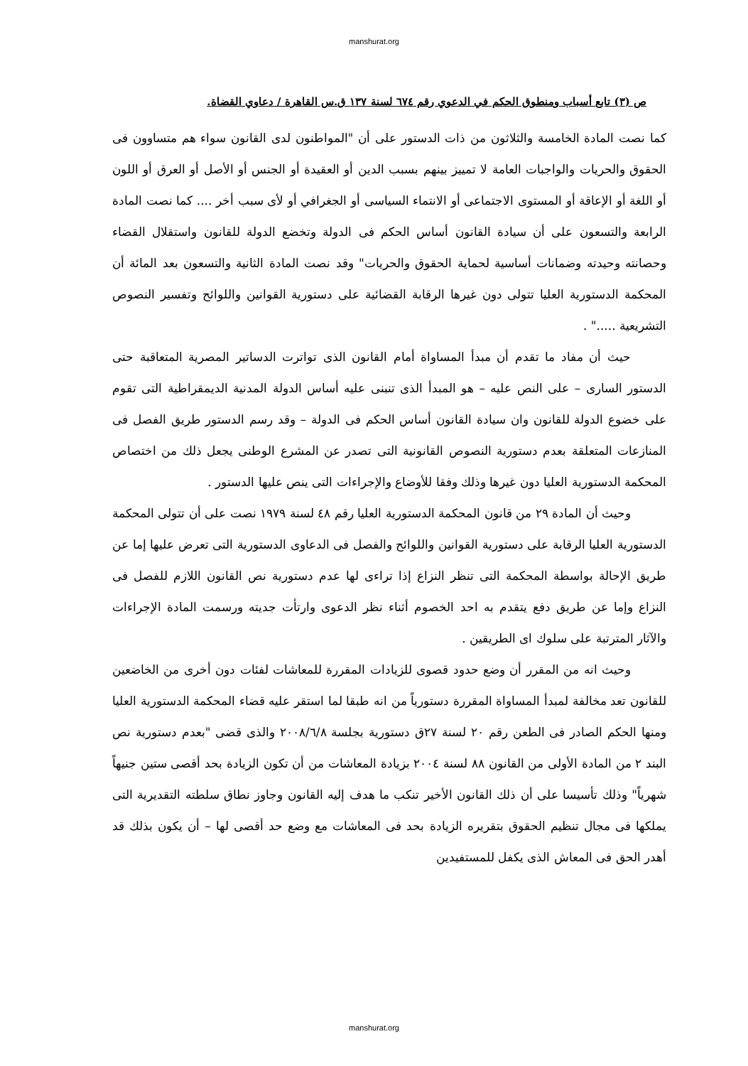manshurat.org
ص (٣) تابع أسباب ومنطوق الحكم في الدعوي رقم ٦٧٤ لسنة ١٣٧ ق.س القاهرة / دعاوي القضاة.
كما نصت المادة الخامسة والثلاثون من ذات الدستور على أن "المواطنون لدى القانون سواء هم متساوون فى الحقوق والحريات والواجبات العامة لا تمييز بينهم بسبب الدين أو العقيدة أو الجنس أو الأصل أو العرق أو اللون أو اللغة أو الإعاقة أو المستوى الاجتماعى أو الانتماء السياسى أو الجغرافي أو لأى سبب أخر .... كما نصت المادة الرابعة والتسعون على أن سيادة القانون أساس الحكم فى الدولة وتخضع الدولة للقانون واستقلال القضاء وحصانته وحيدته وضمانات أساسية لحماية الحقوق والحريات" وقد نصت المادة الثانية والتسعون بعد المائة أن المحكمة الدستورية العليا تتولى دون غيرها الرقابة القضائية على دستورية القوانين واللوائح وتفسير النصوص التشريعية ....." .
حيث أن مفاد ما تقدم أن مبدأ المساواة أمام القانون الذى تواترت الدساتير المصرية المتعاقبة حتى الدستور السارى – على النص عليه – هو المبدأ الذى تنبنى عليه أساس الدولة المدنية الديمقراطية التى تقوم على خضوع الدولة للقانون وان سيادة القانون أساس الحكم فى الدولة – وقد رسم الدستور طريق الفصل فى المنازعات المتعلقة بعدم دستورية النصوص القانونية التى تصدر عن المشرع الوطنى يجعل ذلك من اختصاص المحكمة الدستورية العليا دون غيرها وذلك وفقا للأوضاع والإجراءات التى ينص عليها الدستور .
وحيث أن المادة ٢٩ من قانون المحكمة الدستورية العليا رقم ٤٨ لسنة ١٩٧٩ نصت على أن تتولى المحكمة الدستورية العليا الرقابة على دستورية القوانين واللوائح والفصل فى الدعاوى الدستورية التى تعرض عليها إما عن طريق الإحالة بواسطة المحكمة التى تنظر النزاع إذا تراءى لها عدم دستورية نص القانون اللازم للفصل فى النزاع وإما عن طريق دفع يتقدم به احد الخصوم أثناء نظر الدعوى وارتأت جديته ورسمت المادة الإجراءات والآثار المترتبة على سلوك اى الطريقين .
وحيث انه من المقرر أن وضع حدود قصوى للزيادات المقررة للمعاشات لفئات دون أخرى من الخاضعين للقانون تعد مخالفة لمبدأ المساواة المقررة دستورياً من انه طبقا لما استقر عليه قضاء المحكمة الدستورية العليا ومنها الحكم الصادر فى الطعن رقم ٢٠ لسنة ٢٧ق دستورية بجلسة ٢٠٠٨/٦/٨ والذى قضى "بعدم دستورية نص البند ٢ من المادة الأولى من القانون ٨٨ لسنة ٢٠٠٤ بزيادة المعاشات من أن تكون الزيادة بحد أقصى ستين جنيهاً شهرياً" وذلك تأسيسا على أن ذلك القانون الأخير تنكب ما هدف إليه القانون وجاوز نطاق سلطته التقديرية التى يملكها فى مجال تنظيم الحقوق بتقريره الزيادة بحد فى المعاشات مع وضع حد أقصى لها – أن يكون بذلك قد أهدر الحق فى المعاش الذى يكفل للمستفيدين
manshurat.org